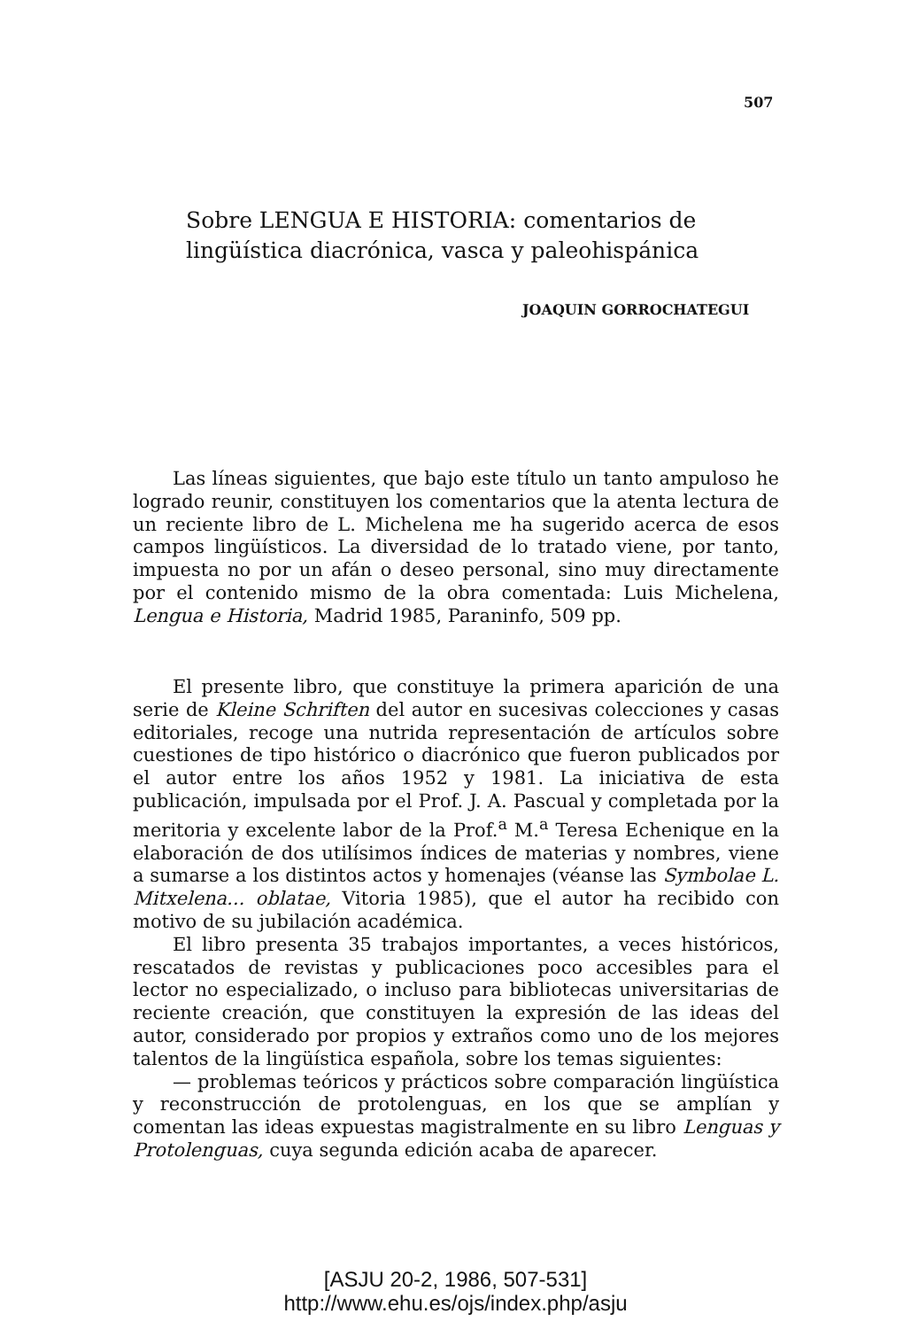507
Sobre LENGUA E HISTORIA: comentarios de lingüística diacrónica, vasca y paleohispánica
JOAQUIN GORROCHATEGUI
Las líneas siguientes, que bajo este título un tanto ampuloso he logrado reunir, constituyen los comentarios que la atenta lectura de un reciente libro de L. Michelena me ha sugerido acerca de esos campos lingüísticos. La diversidad de lo tratado viene, por tanto, impuesta no por un afán o deseo personal, sino muy directamente por el contenido mismo de la obra comentada: Luis Michelena, Lengua e Historia, Madrid 1985, Paraninfo, 509 pp.
El presente libro, que constituye la primera aparición de una serie de Kleine Schriften del autor en sucesivas colecciones y casas editoriales, recoge una nutrida representación de artículos sobre cuestiones de tipo histórico o diacrónico que fueron publicados por el autor entre los años 1952 y 1981. La iniciativa de esta publicación, impulsada por el Prof. J. A. Pascual y completada por la meritoria y excelente labor de la Prof.<sup>a</sup> M.<sup>a</sup> Teresa Echenique en la elaboración de dos utilísimos índices de materias y nombres, viene a sumarse a los distintos actos y homenajes (véanse las Symbolae L. Mitxelena... oblatae, Vitoria 1985), que el autor ha recibido con motivo de su jubilación académica.
El libro presenta 35 trabajos importantes, a veces históricos, rescatados de revistas y publicaciones poco accesibles para el lector no especializado, o incluso para bibliotecas universitarias de reciente creación, que constituyen la expresión de las ideas del autor, considerado por propios y extraños como uno de los mejores talentos de la lingüística española, sobre los temas siguientes:
— problemas teóricos y prácticos sobre comparación lingüística y reconstrucción de protolenguas, en los que se amplían y comentan las ideas expuestas magistralmente en su libro Lenguas y Protolenguas, cuya segunda edición acaba de aparecer.
[ASJU 20-2, 1986, 507-531]
http://www.ehu.es/ojs/index.php/asju